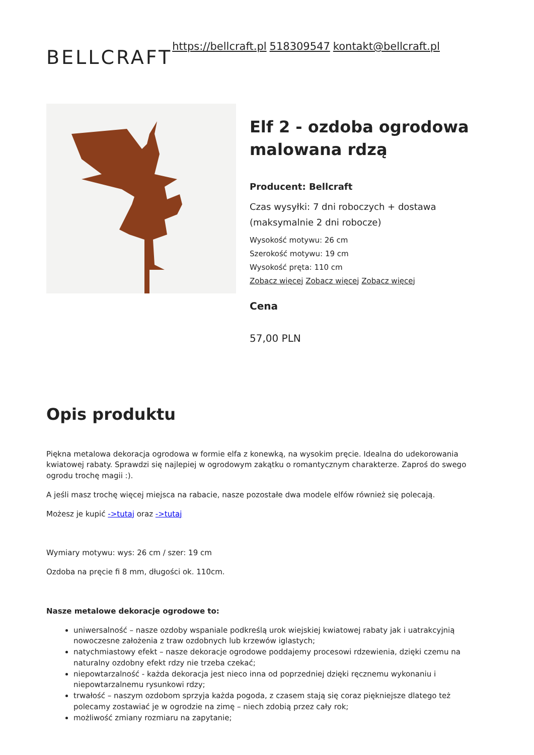BELLCRAFT https://bellcraft.pl 518309547 kontakt@bellcraft.pl
Elf 2 - ozdoba ogrodowa malowana rdzą
Producent: Bellcraft
Czas wysyłki: 7 dni roboczych + dostawa (maksymalnie 2 dni robocze)
Wysokość motywu: 26 cm
Szerokość motywu: 19 cm
Wysokość pręta: 110 cm
Zobacz więcej Zobacz więcej Zobacz więcej
Cena
57,00 PLN
Opis produktu
Piękna metalowa dekoracja ogrodowa w formie elfa z konewką, na wysokim pręcie. Idealna do udekorowania kwiatowej rabaty. Sprawdzi się najlepiej w ogrodowym zakątku o romantycznym charakterze. Zaproś do swego ogrodu trochę magii :).
A jeśli masz trochę więcej miejsca na rabacie, nasze pozostałe dwa modele elfów również się polecają.
Możesz je kupić ->tutaj oraz ->tutaj
Wymiary motywu: wys: 26 cm / szer: 19 cm
Ozdoba na pręcie fi 8 mm, długości ok. 110cm.
Nasze metalowe dekoracje ogrodowe to:
uniwersalność – nasze ozdoby wspaniale podkreślą urok wiejskiej kwiatowej rabaty jak i uatrakcyjnią nowoczesne założenia z traw ozdobnych lub krzewów iglastych;
natychmiastowy efekt – nasze dekoracje ogrodowe poddajemy procesowi rdzewienia, dzięki czemu na naturalny ozdobny efekt rdzy nie trzeba czekać;
niepowtarzalność - każda dekoracja jest nieco inna od poprzedniej dzięki ręcznemu wykonaniu i niepowtarzalnemu rysunkowi rdzy;
trwałość – naszym ozdobom sprzyja każda pogoda, z czasem stają się coraz piękniejsze dlatego też polecamy zostawiać je w ogrodzie na zimę – niech zdobią przez cały rok;
możliwość zmiany rozmiaru na zapytanie;